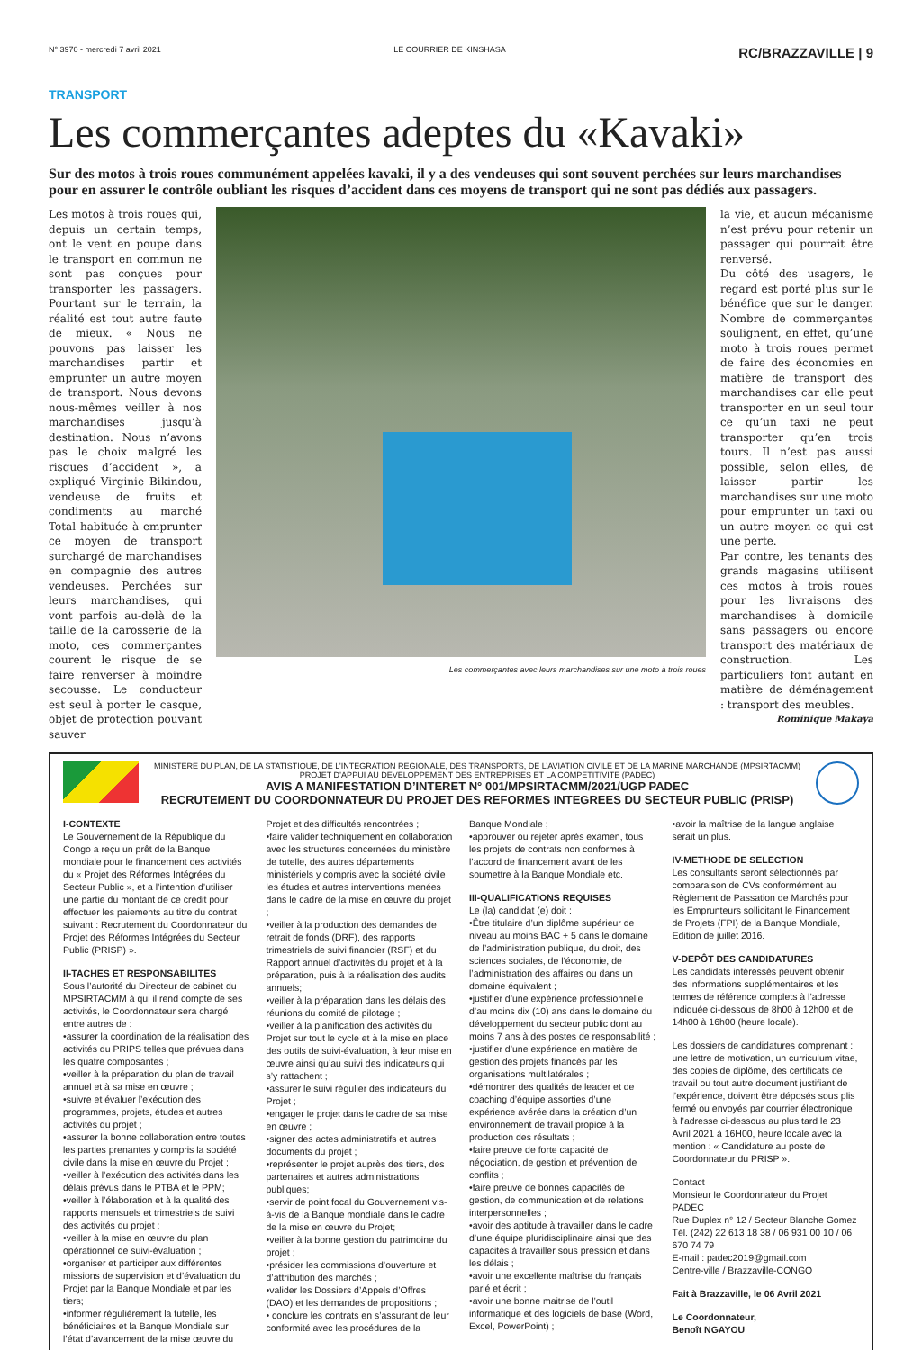N° 3970 - mercredi 7 avril 2021 LE COURRIER DE KINSHASA RC/BRAZZAVILLE | 9
TRANSPORT
Les commerçantes adeptes du «Kavaki»
Sur des motos à trois roues communément appelées kavaki, il y a des vendeuses qui sont souvent perchées sur leurs marchandises pour en assurer le contrôle oubliant les risques d’accident dans ces moyens de transport qui ne sont pas dédiés aux passagers.
Les motos à trois roues qui, depuis un certain temps, ont le vent en poupe dans le transport en commun ne sont pas conçues pour transporter les passagers. Pourtant sur le terrain, la réalité est tout autre faute de mieux. « Nous ne pouvons pas laisser les marchandises partir et emprunter un autre moyen de transport. Nous devons nous-mêmes veiller à nos marchandises jusqu’à destination. Nous n’avons pas le choix malgré les risques d’accident », a expliqué Virginie Bikindou, vendeuse de fruits et condiments au marché Total habituée à emprunter ce moyen de transport surchargé de marchandises en compagnie des autres vendeuses. Perchées sur leurs marchandises, qui vont parfois au-delà de la taille de la carosserie de la moto, ces commerçantes courent le risque de se faire renverser à moindre secousse. Le conducteur est seul à porter le casque, objet de protection pouvant sauver
Les commerçantes avec leurs marchandises sur une moto à trois roues
la vie, et aucun mécanisme n’est prévu pour retenir un passager qui pourrait être renversé.
Du côté des usagers, le regard est porté plus sur le bénéfice que sur le danger. Nombre de commerçantes soulignent, en effet, qu’une moto à trois roues permet de faire des économies en matière de transport des marchandises car elle peut transporter en un seul tour ce qu’un taxi ne peut transporter qu’en trois tours. Il n’est pas aussi possible, selon elles, de laisser partir les marchandises sur une moto pour emprunter un taxi ou un autre moyen ce qui est une perte.
Par contre, les tenants des grands magasins utilisent ces motos à trois roues pour les livraisons des marchandises à domicile sans passagers ou encore transport des matériaux de construction. Les particuliers font autant en matière de déménagement : transport des meubles.
Rominique Makaya
MINISTERE DU PLAN, DE LA STATISTIQUE, DE L’INTEGRATION REGIONALE, DES TRANSPORTS, DE L’AVIATION CIVILE ET DE LA MARINE MARCHANDE (MPSIRTACMM)
PROJET D’APPUI AU DEVELOPPEMENT DES ENTREPRISES ET LA COMPETITIVITE (PADEC)
AVIS A MANIFESTATION D’INTERET N° 001/MPSIRTACMM/2021/UGP PADEC
RECRUTEMENT DU COORDONNATEUR DU PROJET DES REFORMES INTEGREES DU SECTEUR PUBLIC (PRISP)
I-CONTEXTE
Le Gouvernement de la République du Congo a reçu un prêt de la Banque mondiale pour le financement des activités du « Projet des Réformes Intégrées du Secteur Public », et a l’intention d’utiliser une partie du montant de ce crédit pour effectuer les paiements au titre du contrat suivant : Recrutement du Coordonnateur du Projet des Réformes Intégrées du Secteur Public (PRISP) ».
II-TACHES ET RESPONSABILITES
Sous l’autorité du Directeur de cabinet du MPSIRTACMM à qui il rend compte de ses activités, le Coordonnateur sera chargé entre autres de :
•assurer la coordination de la réalisation des activités du PRIPS telles que prévues dans les quatre composantes ;
•veiller à la préparation du plan de travail annuel et à sa mise en œuvre ;
•suivre et évaluer l’exécution des programmes, projets, études et autres activités du projet ;
•assurer la bonne collaboration entre toutes les parties prenantes y compris la société civile dans la mise en œuvre du Projet ;
•veiller à l’exécution des activités dans les délais prévus dans le PTBA et le PPM;
•veiller à l’élaboration et à la qualité des rapports mensuels et trimestriels de suivi des activités du projet ;
•veiller à la mise en œuvre du plan opérationnel de suivi-évaluation ;
•organiser et participer aux différentes missions de supervision et d’évaluation du Projet par la Banque Mondiale et par les tiers;
•informer régulièrement la tutelle, les bénéficiaires et la Banque Mondiale sur l’état d’avancement de la mise œuvre du Projet et des difficultés rencontrées ;
•faire valider techniquement en collaboration avec les structures concernées du ministère de tutelle, des autres départements ministériels y compris avec la société civile les études et autres interventions menées dans le cadre de la mise en œuvre du projet ;
•veiller à la production des demandes de retrait de fonds (DRF), des rapports trimestriels de suivi financier (RSF) et du Rapport annuel d’activités du projet et à la préparation, puis à la réalisation des audits annuels;
•veiller à la préparation dans les délais des réunions du comité de pilotage ;
•veiller à la planification des activités du Projet sur tout le cycle et à la mise en place des outils de suivi-évaluation, à leur mise en œuvre ainsi qu’au suivi des indicateurs qui s’y rattachent ;
•assurer le suivi régulier des indicateurs du Projet ;
•engager le projet dans le cadre de sa mise en œuvre ;
•signer des actes administratifs et autres documents du projet ;
•représenter le projet auprès des tiers, des partenaires et autres administrations publiques;
•servir de point focal du Gouvernement vis-à-vis de la Banque mondiale dans le cadre de la mise en œuvre du Projet;
•veiller à la bonne gestion du patrimoine du projet ;
•présider les commissions d’ouverture et d’attribution des marchés ;
•valider les Dossiers d’Appels d’Offres (DAO) et les demandes de propositions ;
• conclure les contrats en s’assurant de leur conformité avec les procédures de la Banque Mondiale ;
•approuver ou rejeter après examen, tous les projets de contrats non conformes à l’accord de financement avant de les soumettre à la Banque Mondiale etc.
III-QUALIFICATIONS REQUISES
Le (la) candidat (e) doit :
•Être titulaire d’un diplôme supérieur de niveau au moins BAC + 5 dans le domaine de l’administration publique, du droit, des sciences sociales, de l’économie, de l’administration des affaires ou dans un domaine équivalent ;
•justifier d’une expérience professionnelle d’au moins dix (10) ans dans le domaine du développement du secteur public dont au moins 7 ans à des postes de responsabilité ;
•justifier d’une expérience en matière de gestion des projets financés par les organisations multilatérales ;
•démontrer des qualités de leader et de coaching d’équipe assorties d’une expérience avérée dans la création d’un environnement de travail propice à la production des résultats ;
•faire preuve de forte capacité de négociation, de gestion et prévention de conflits ;
•faire preuve de bonnes capacités de gestion, de communication et de relations interpersonnelles ;
•avoir des aptitude à travailler dans le cadre d’une équipe pluridisciplinaire ainsi que des capacités à travailler sous pression et dans les délais ;
•avoir une excellente maîtrise du français parlé et écrit ;
•avoir une bonne maitrise de l’outil informatique et des logiciels de base (Word, Excel, PowerPoint) ;
•avoir la maîtrise de la langue anglaise serait un plus.
IV-METHODE DE SELECTION
Les consultants seront sélectionnés par comparaison de CVs conformément au Règlement de Passation de Marchés pour les Emprunteurs sollicitant le Financement de Projets (FPI) de la Banque Mondiale, Edition de juillet 2016.
V-DEPÔT DES CANDIDATURES
Les candidats intéressés peuvent obtenir des informations supplémentaires et les termes de référence complets à l’adresse indiquée ci-dessous de 8h00 à 12h00 et de 14h00 à 16h00 (heure locale).
Les dossiers de candidatures comprenant : une lettre de motivation, un curriculum vitae, des copies de diplôme, des certificats de travail ou tout autre document justifiant de l’expérience, doivent être déposés sous plis fermé ou envoyés par courrier électronique à l’adresse ci-dessous au plus tard le 23 Avril 2021 à 16H00, heure locale avec la mention : « Candidature au poste de Coordonnateur du PRISP ».
Contact
Monsieur le Coordonnateur du Projet PADEC
Rue Duplex n° 12 / Secteur Blanche Gomez
Tél. (242) 22 613 18 38 / 06 931 00 10 / 06 670 74 79
E-mail : padec2019@gmail.com
Centre-ville / Brazzaville-CONGO
Fait à Brazzaville, le 06 Avril 2021
Le Coordonnateur,
Benoît NGAYOU